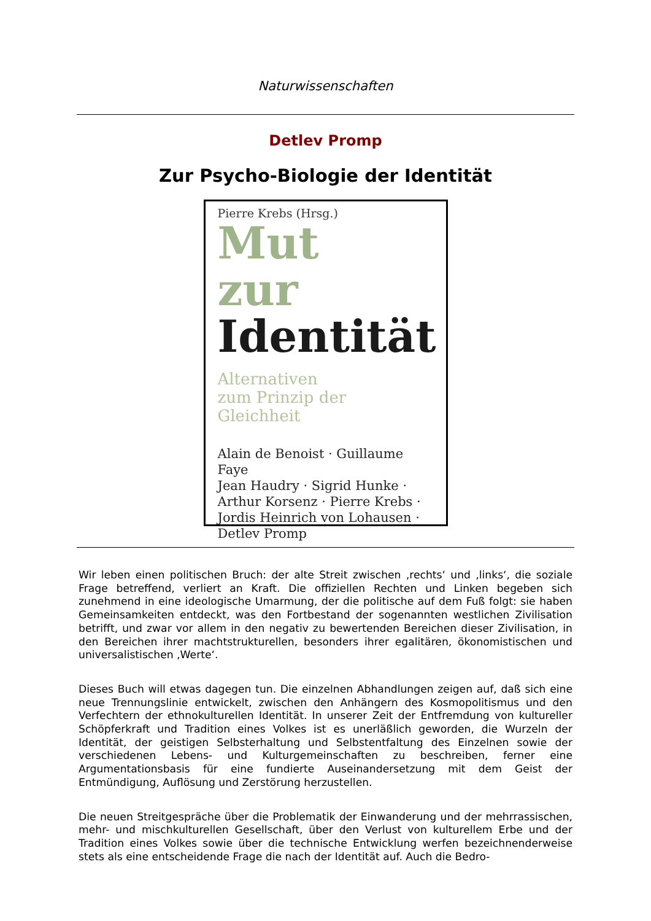Naturwissenschaften
Detlev Promp
Zur Psycho-Biologie der Identität
Pierre Krebs (Hrsg.)
Mut
zur
Identität
Alternativen
zum Prinzip der Gleichheit
Alain de Benoist · Guillaume Faye
Jean Haudry · Sigrid Hunke ·
Arthur Korsenz · Pierre Krebs ·
Jordis Heinrich von Lohausen ·
Detlev Promp
Wir leben einen politischen Bruch: der alte Streit zwischen ‚rechts‘ und ‚links‘, die soziale Frage betreffend, verliert an Kraft. Die offiziellen Rechten und Linken begeben sich zunehmend in eine ideologische Umarmung, der die politische auf dem Fuß folgt: sie haben Gemeinsamkeiten entdeckt, was den Fortbestand der sogenannten westlichen Zivilisation betrifft, und zwar vor allem in den negativ zu bewertenden Bereichen dieser Zivilisation, in den Bereichen ihrer machtstrukturellen, besonders ihrer egalitären, ökonomistischen und universalistischen ‚Werte‘.
Dieses Buch will etwas dagegen tun. Die einzelnen Abhandlungen zeigen auf, daß sich eine neue Trennungslinie entwickelt, zwischen den Anhängern des Kosmopolitismus und den Verfechtern der ethnokulturellen Identität. In unserer Zeit der Entfremdung von kultureller Schöpferkraft und Tradition eines Volkes ist es unerläßlich geworden, die Wurzeln der Identität, der geistigen Selbsterhaltung und Selbstentfaltung des Einzelnen sowie der verschiedenen Lebens- und Kulturgemeinschaften zu beschreiben, ferner eine Argumentationsbasis für eine fundierte Auseinandersetzung mit dem Geist der Entmündigung, Auflösung und Zerstörung herzustellen.
Die neuen Streitgespräche über die Problematik der Einwanderung und der mehrrassischen, mehr- und mischkulturellen Gesellschaft, über den Verlust von kulturellem Erbe und der Tradition eines Volkes sowie über die technische Entwicklung werfen bezeichnenderweise stets als eine entscheidende Frage die nach der Identität auf. Auch die Bedro-